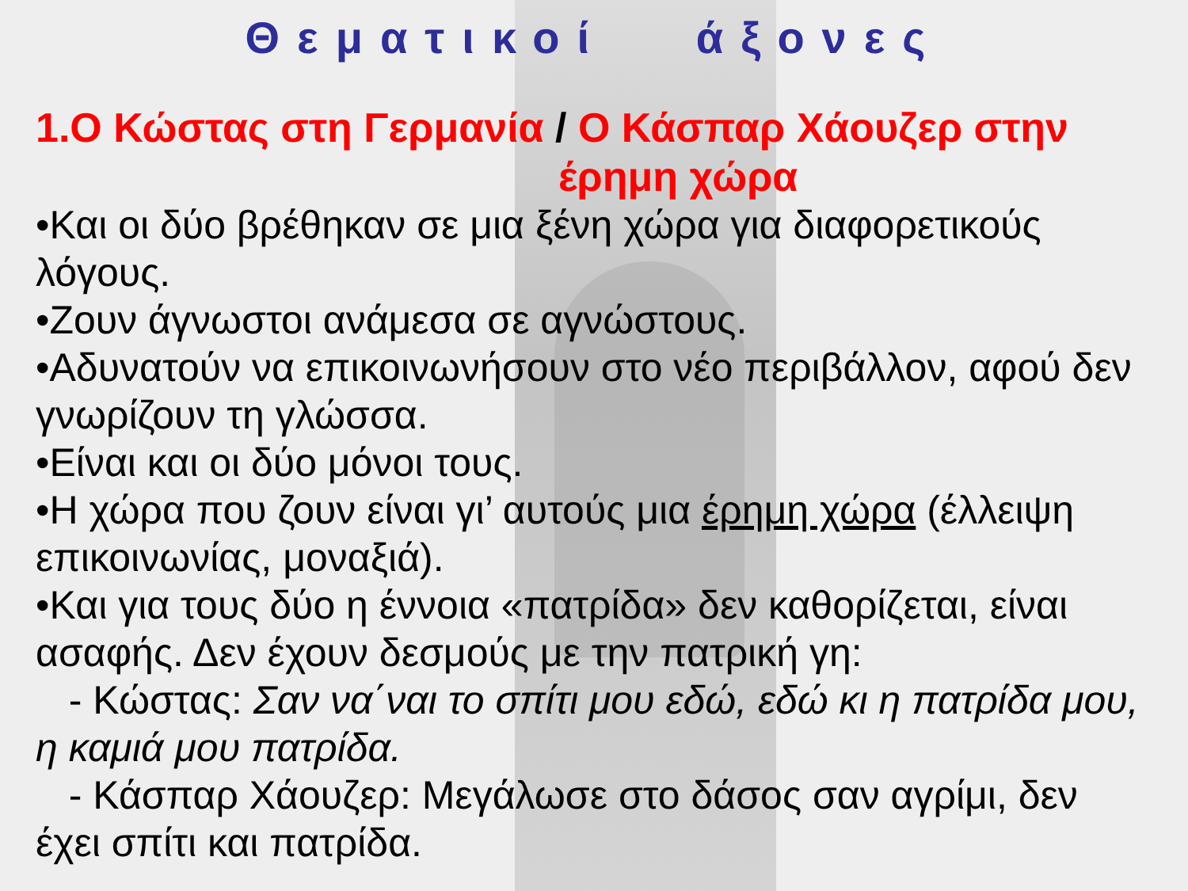Θεματικοί άξονες
1.Ο Κώστας στη Γερμανία / Ο Κάσπαρ Χάουζερ στην
έρημη χώρα
•Και οι δύο βρέθηκαν σε μια ξένη χώρα για διαφορετικούς λόγους.
•Ζουν άγνωστοι ανάμεσα σε αγνώστους.
•Αδυνατούν να επικοινωνήσουν στο νέο περιβάλλον, αφού δεν γνωρίζουν τη γλώσσα.
•Είναι και οι δύο μόνοι τους.
•Η χώρα που ζουν είναι γι’ αυτούς μια έρημη χώρα (έλλειψη επικοινωνίας, μοναξιά).
•Και για τους δύο η έννοια «πατρίδα» δεν καθορίζεται, είναι ασαφής. Δεν έχουν δεσμούς με την πατρική γη:
- Κώστας: Σαν να΄ναι το σπίτι μου εδώ, εδώ κι η πατρίδα μου, η καμιά μου πατρίδα.
- Κάσπαρ Χάουζερ: Μεγάλωσε στο δάσος σαν αγρίμι, δεν έχει σπίτι και πατρίδα.